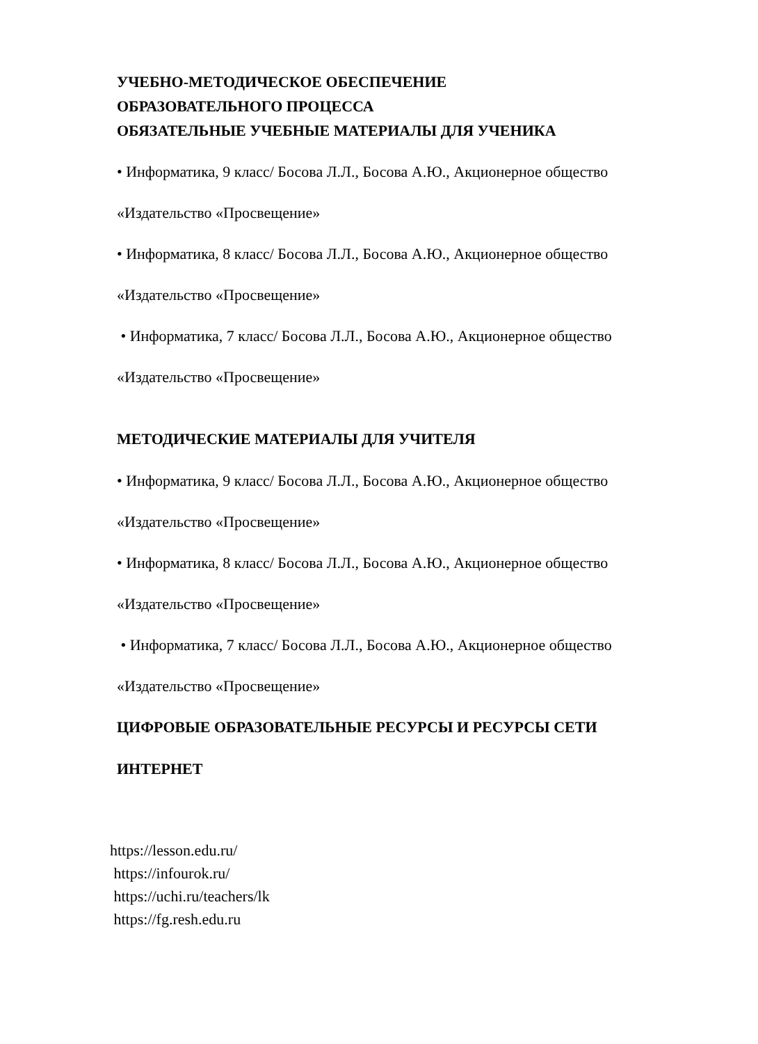УЧЕБНО-МЕТОДИЧЕСКОЕ ОБЕСПЕЧЕНИЕ
ОБРАЗОВАТЕЛЬНОГО ПРОЦЕССА
ОБЯЗАТЕЛЬНЫЕ УЧЕБНЫЕ МАТЕРИАЛЫ ДЛЯ УЧЕНИКА
• Информатика, 9 класс/ Босова Л.Л., Босова А.Ю., Акционерное общество
«Издательство «Просвещение»
• Информатика, 8 класс/ Босова Л.Л., Босова А.Ю., Акционерное общество
«Издательство «Просвещение»
• Информатика, 7 класс/ Босова Л.Л., Босова А.Ю., Акционерное общество
«Издательство «Просвещение»
МЕТОДИЧЕСКИЕ МАТЕРИАЛЫ ДЛЯ УЧИТЕЛЯ
• Информатика, 9 класс/ Босова Л.Л., Босова А.Ю., Акционерное общество
«Издательство «Просвещение»
• Информатика, 8 класс/ Босова Л.Л., Босова А.Ю., Акционерное общество
«Издательство «Просвещение»
• Информатика, 7 класс/ Босова Л.Л., Босова А.Ю., Акционерное общество
«Издательство «Просвещение»
ЦИФРОВЫЕ ОБРАЗОВАТЕЛЬНЫЕ РЕСУРСЫ И РЕСУРСЫ СЕТИ
ИНТЕРНЕТ
https://lesson.edu.ru/
https://infourok.ru/
https://uchi.ru/teachers/lk
https://fg.resh.edu.ru